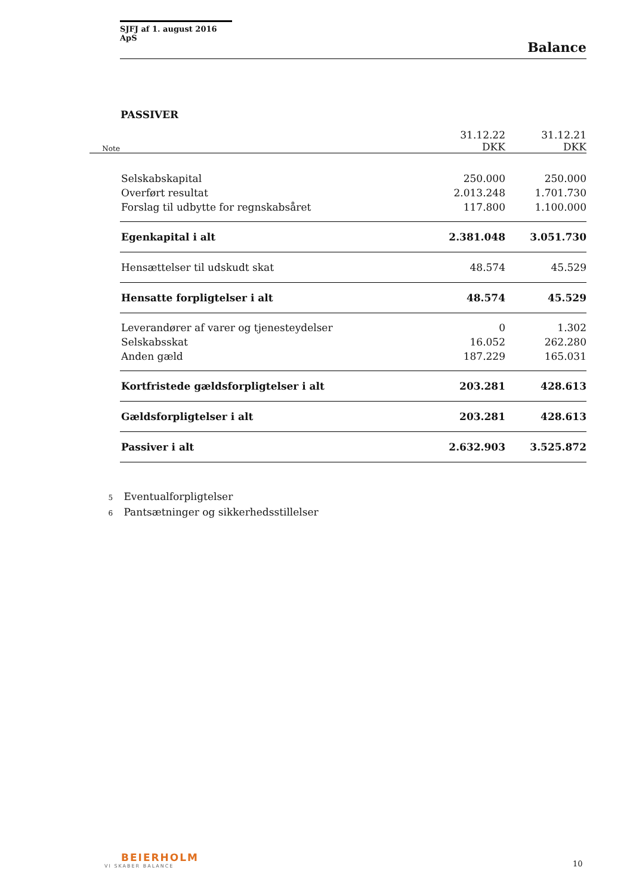SJFJ af 1. august 2016 ApS
Balance
PASSIVER
| Note | | 31.12.22 DKK | 31.12.21 DKK |
| --- | --- | --- | --- |
| | Selskabskapital | 250.000 | 250.000 |
| | Overført resultat | 2.013.248 | 1.701.730 |
| | Forslag til udbytte for regnskabsåret | 117.800 | 1.100.000 |
| | Egenkapital i alt | 2.381.048 | 3.051.730 |
| | Hensættelser til udskudt skat | 48.574 | 45.529 |
| | Hensatte forpligtelser i alt | 48.574 | 45.529 |
| | Leverandører af varer og tjenesteydelser | 0 | 1.302 |
| | Selskabsskat | 16.052 | 262.280 |
| | Anden gæld | 187.229 | 165.031 |
| | Kortfristede gældsforpligtelser i alt | 203.281 | 428.613 |
| | Gældsforpligtelser i alt | 203.281 | 428.613 |
| | Passiver i alt | 2.632.903 | 3.525.872 |
5 Eventualforpligtelser
6 Pantsætninger og sikkerhedsstillelser
BEIERHOLM
VI SKABER BALANCE
10